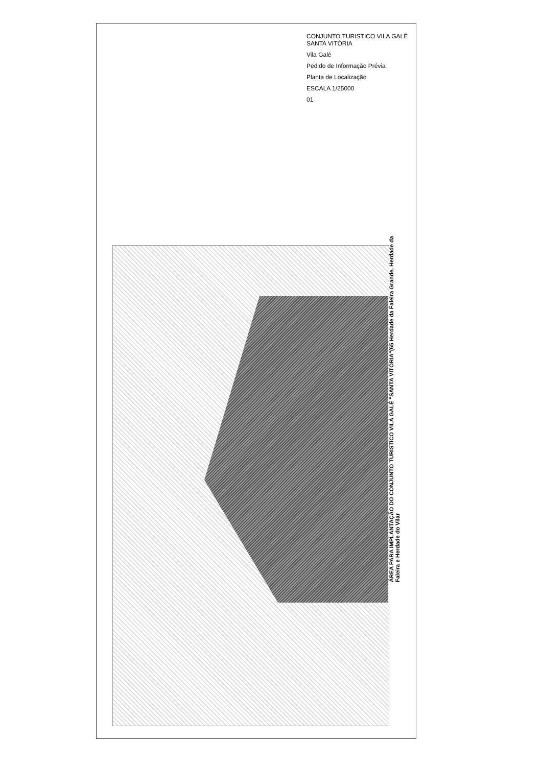CONJUNTO TURISTICO VILA GALÉ SANTA VITÓRIA
Vila Galé
Pedido de Informação Prévia
Planta de Localização
ESCALA 1/25000
01
ÁREA PARA IMPLANTAÇÃO DO CONJUNTO TURISTICO VILA GALÉ "SANTA VITÓRIA"(65 Herdade da Faleira Grande, Herdade da Faleira e Herdade do Vilar